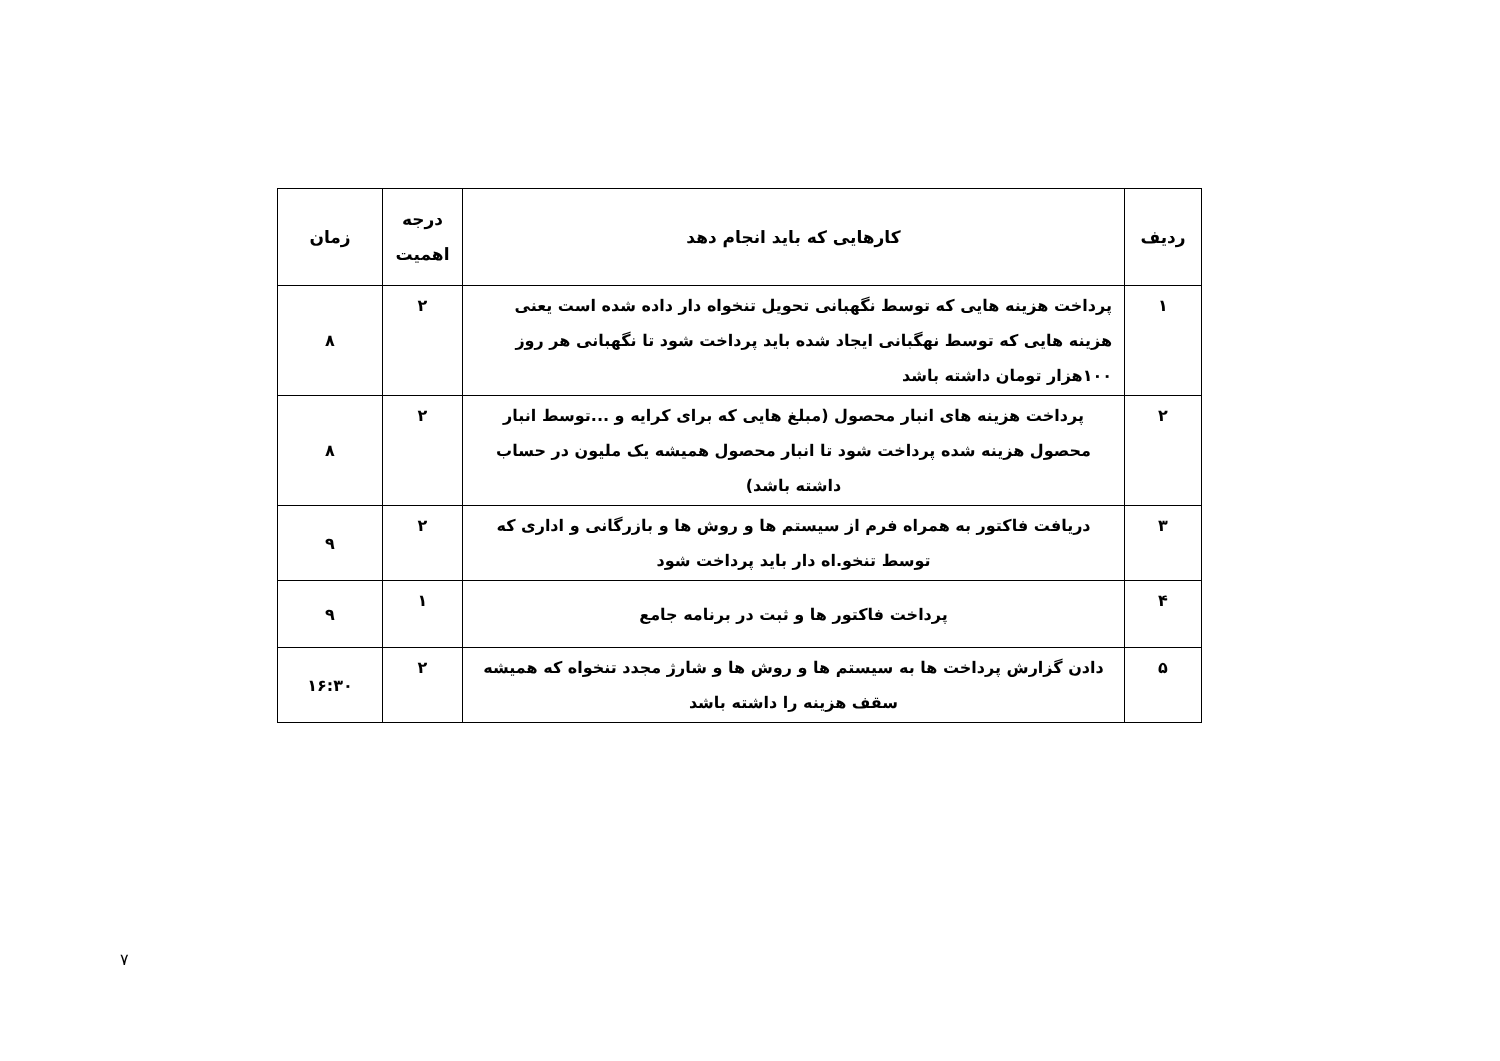| ردیف | کارهایی که باید انجام دهد | درجه اهمیت | زمان |
| --- | --- | --- | --- |
| ۱ | پرداخت هزینه هایی که توسط نگهبانی تحویل تنخواه دار داده شده است یعنی هزینه هایی که توسط نهگبانی ایجاد شده باید پرداخت شود تا نگهبانی هر روز ۱۰۰هزار تومان داشته باشد | ۲ | ۸ |
| ۲ | پرداخت هزینه های انبار محصول (مبلغ هایی که برای کرایه و ...توسط انبار محصول هزینه شده پرداخت شود تا انبار محصول همیشه یک ملیون در حساب داشته باشد) | ۲ | ۸ |
| ۳ | دریافت فاکتور به همراه فرم از سیستم ها و روش ها و بازرگانی و اداری که توسط تنخو.اه دار باید پرداخت شود | ۲ | ۹ |
| ۴ | پرداخت فاکتور ها و ثبت در برنامه جامع | ۱ | ۹ |
| ۵ | دادن گزارش پرداخت ها به سیستم ها و روش ها و شارژ مجدد تنخواه که همیشه سقف هزینه را داشته باشد | ۲ | ۱۶:۳۰ |
۷